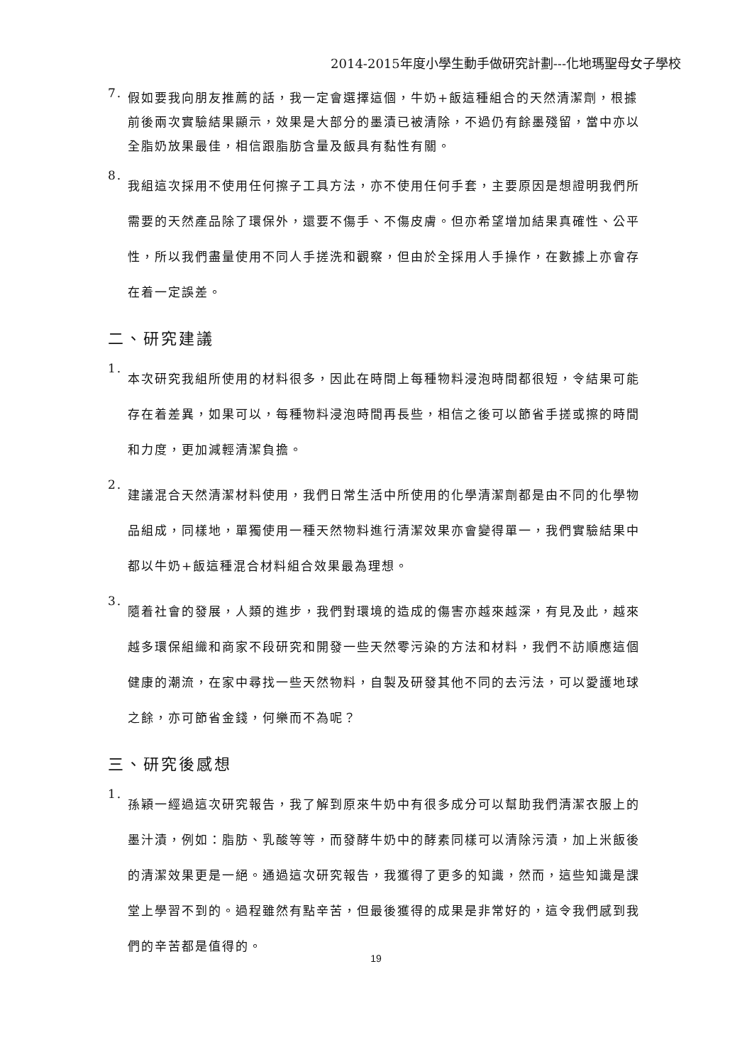2014-2015年度小學生動手做研究計劃---化地瑪聖母女子學校
7. 假如要我向朋友推薦的話，我一定會選擇這個，牛奶+飯這種組合的天然清潔劑，根據前後兩次實驗結果顯示，效果是大部分的墨漬已被清除，不過仍有餘墨殘留，當中亦以全脂奶放果最佳，相信跟脂肪含量及飯具有黏性有關。
8. 我組這次採用不使用任何擦子工具方法，亦不使用任何手套，主要原因是想證明我們所需要的天然產品除了環保外，還要不傷手、不傷皮膚。但亦希望增加結果真確性、公平性，所以我們盡量使用不同人手搓洗和觀察，但由於全採用人手操作，在數據上亦會存在着一定誤差。
二、研究建議
1. 本次研究我組所使用的材料很多，因此在時間上每種物料浸泡時間都很短，令結果可能存在着差異，如果可以，每種物料浸泡時間再長些，相信之後可以節省手搓或擦的時間和力度，更加減輕清潔負擔。
2. 建議混合天然清潔材料使用，我們日常生活中所使用的化學清潔劑都是由不同的化學物品組成，同樣地，單獨使用一種天然物料進行清潔效果亦會變得單一，我們實驗結果中都以牛奶+飯這種混合材料組合效果最為理想。
3. 隨着社會的發展，人類的進步，我們對環境的造成的傷害亦越來越深，有見及此，越來越多環保組織和商家不段研究和開發一些天然零污染的方法和材料，我們不訪順應這個健康的潮流，在家中尋找一些天然物料，自製及研發其他不同的去污法，可以愛護地球之餘，亦可節省金錢，何樂而不為呢？
三、研究後感想
1. 孫穎一經過這次研究報告，我了解到原來牛奶中有很多成分可以幫助我們清潔衣服上的墨汁漬，例如：脂肪、乳酸等等，而發酵牛奶中的酵素同樣可以清除污漬，加上米飯後的清潔效果更是一絕。通過這次研究報告，我獲得了更多的知識，然而，這些知識是課堂上學習不到的。過程雖然有點辛苦，但最後獲得的成果是非常好的，這令我們感到我們的辛苦都是值得的。
19